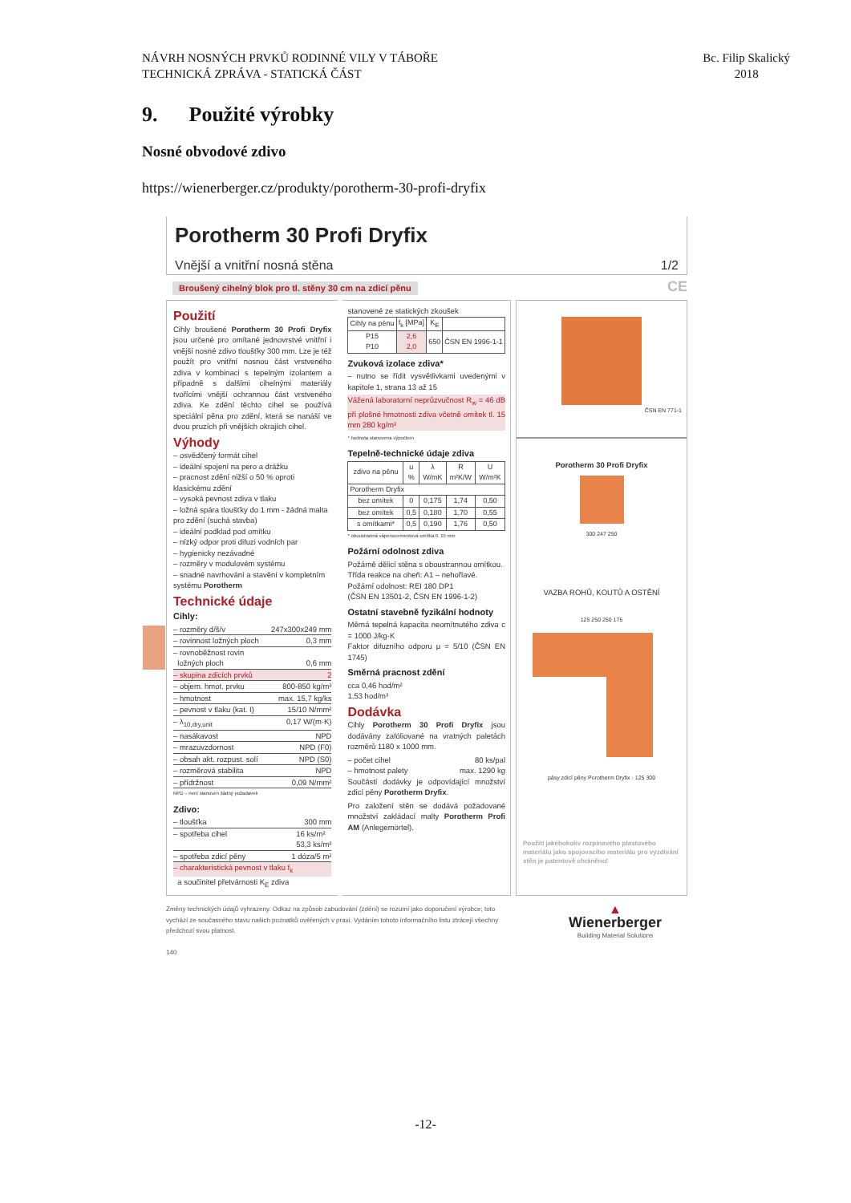NÁVRH NOSNÝCH PRVKŮ RODINNÉ VILY V TÁBOŘE
TECHNICKÁ ZPRÁVA - STATICKÁ ČÁST
Bc. Filip Skalický
2018
9. Použité výrobky
Nosné obvodové zdivo
https://wienerberger.cz/produkty/porotherm-30-profi-dryfix
Porotherm 30 Profi Dryfix
Vnější a vnitřní nosná stěna 1/2
Broušený cihelný blok pro tl. stěny 30 cm na zdicí pěnu CE
Použití
Cihly broušené Porotherm 30 Profi Dryfix jsou určené pro omítané jednovrstvé vnitřní i vnější nosné zdivo tloušťky 300 mm. Lze je též použít pro vnitřní nosnou část vrstveného zdiva v kombinaci s tepelným izolantem a případně s dalšími cihelnými materiály tvořícími vnější ochrannou část vrstveného zdiva. Ke zdění těchto cihel se používá speciální pěna pro zdění, která se nanáší ve dvou pruzích při vnějších okrajích cihel.
Výhody
– osvědčený formát cihel
– ideální spojení na pero a drážku
– pracnost zdění nižší o 50 % oproti klasickému zdění
– vysoká pevnost zdiva v tlaku
– ložná spára tloušťky do 1 mm - žádná malta pro zdění (suchá stavba)
– ideální podklad pod omítku
– nízký odpor proti difuzi vodních par
– hygienicky nezávadné
– rozměry v modulovém systému
– snadné navrhování a stavění v kompletním systému Porotherm
Technické údaje
Cihly:
– rozměry d/š/v 247x300x249 mm
– rovinnost ložných ploch 0,3 mm
– rovnoběžnost rovin
ložných ploch 0,6 mm
– skupina zdicích prvků 2
– objem. hmot. prvku 800-850 kg/m³
– hmotnost max. 15,7 kg/ks
– pevnost v tlaku (kat. I) 15/10 N/mm²
– λ<sub>10,dry,unit</sub> 0,17 W/(m·K)
– nasákavost NPD
– mrazuvzdornost NPD (F0)
– obsah akt. rozpust. solí NPD (S0)
– rozměrová stabilita NPD
– přídržnost 0,09 N/mm²
NPD – není stanoven žádný požadavek
Zdivo:
– tloušťka 300 mm
– spotřeba cihel 16 ks/m²
53,3 ks/m³
– spotřeba zdicí pěny 1 dóza/5 m²
– charakteristická pevnost v tlaku f<sub>k</sub>
a součinitel přetvárnosti K<sub>E</sub> zdiva
stanovené ze statických zkoušek
| Cihly na pěnu | f<sub>k</sub> [MPa] | K<sub>E</sub> | |
| --- | --- | --- | --- |
| P15 P10 | 2,6 2,0 | 650 | ČSN EN 1996-1-1 |
Zvuková izolace zdiva*
– nutno se řídit vysvětlivkami uvedenými v kapitole 1, strana 13 až 15
Vážená laboratorní neprůzvučnost R<sub>w</sub> = 46 dB při plošné hmotnosti zdiva včetně omítek tl. 15 mm 280 kg/m²
* hodnota stanovena výpočtem
Tepelně-technické údaje zdiva
| zdivo na pěnu | u % | λ W/mK | R m²K/W | U W/m²K |
| --- | --- | --- | --- | --- |
| Porotherm Dryfix | | | | |
| bez omítek | 0 | 0,175 | 1,74 | 0,50 |
| bez omítek | 0,5 | 0,180 | 1,70 | 0,55 |
| s omítkami* | 0,5 | 0,190 | 1,76 | 0,50 |
* oboustranná vápenocementová omítka tl. 15 mm
Požární odolnost zdiva
Požárně dělicí stěna s oboustrannou omítkou.
Třída reakce na oheň: A1 – nehořlavé.
Požární odolnost: REI 180 DP1
(ČSN EN 13501-2, ČSN EN 1996-1-2)
Ostatní stavebně fyzikální hodnoty
Měrná tepelná kapacita neomítnutého zdiva c = 1000 J/kg·K
Faktor difuzního odporu μ = 5/10 (ČSN EN 1745)
Směrná pracnost zdění
cca 0,46 hod/m²
1,53 hod/m³
Dodávka
Cihly Porotherm 30 Profi Dryfix jsou dodávány zafóliované na vratných paletách rozměrů 1180 x 1000 mm.
– počet cihel 80 ks/pal
– hmotnost palety max. 1290 kg
Součástí dodávky je odpovídající množství zdicí pěny Porotherm Dryfix.
Pro založení stěn se dodává požadované množství zakládací malty Porotherm Profi AM (Anlegemörtel).
ČSN EN 771-1
Porotherm 30 Profi Dryfix
300 247 250
VAZBA ROHŮ, KOUTŮ A OSTĚNÍ
125 250 250 175
pásy zdicí pěny Porotherm Dryfix · 125 300
Použití jakéhokoliv rozpínavého plastového materiálu jako spojovacího materiálu pro vyzdívání stěn je patentově chráněno!
Změny technických údajů vyhrazeny. Odkaz na způsob zabudování (zdění) se rozumí jako doporučení výrobce; toto vychází ze současného stavu našich poznatků ověřených v praxi. Vydáním tohoto informačního listu ztrácejí všechny předchozí svou platnost.
140
▲
Wienerberger
Building Material Solutions
-12-